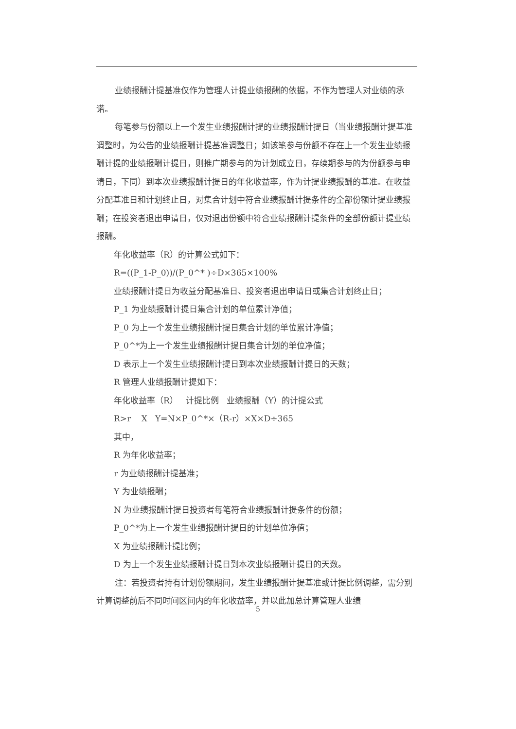业绩报酬计提基准仅作为管理人计提业绩报酬的依据，不作为管理人对业绩的承诺。
每笔参与份额以上一个发生业绩报酬计提的业绩报酬计提日（当业绩报酬计提基准调整时，为公告的业绩报酬计提基准调整日；如该笔参与份额不存在上一个发生业绩报酬计提的业绩报酬计提日，则推广期参与的为计划成立日，存续期参与的为份额参与申请日，下同）到本次业绩报酬计提日的年化收益率，作为计提业绩报酬的基准。在收益分配基准日和计划终止日，对集合计划中符合业绩报酬计提条件的全部份额计提业绩报酬；在投资者退出申请日，仅对退出份额中符合业绩报酬计提条件的全部份额计提业绩报酬。
年化收益率（R）的计算公式如下：
R=((P_1-P_0))/(P_0^* )÷D×365×100%
业绩报酬计提日为收益分配基准日、投资者退出申请日或集合计划终止日；
P_1 为业绩报酬计提日集合计划的单位累计净值；
P_0 为上一个发生业绩报酬计提日集合计划的单位累计净值；
P_0^*为上一个发生业绩报酬计提日集合计划的单位净值；
D 表示上一个发生业绩报酬计提日到本次业绩报酬计提日的天数；
R 管理人业绩报酬计提如下：
年化收益率（R） 计提比例 业绩报酬（Y）的计提公式
R>r X Y=N×P_0^*×（R-r）×X×D÷365
其中，
R 为年化收益率；
r 为业绩报酬计提基准；
Y 为业绩报酬；
N 为业绩报酬计提日投资者每笔符合业绩报酬计提条件的份额；
P_0^*为上一个发生业绩报酬计提日的计划单位净值；
X 为业绩报酬计提比例；
D 为上一个发生业绩报酬计提日到本次业绩报酬计提日的天数。
注：若投资者持有计划份额期间，发生业绩报酬计提基准或计提比例调整，需分别计算调整前后不同时间区间内的年化收益率，并以此加总计算管理人业绩
5